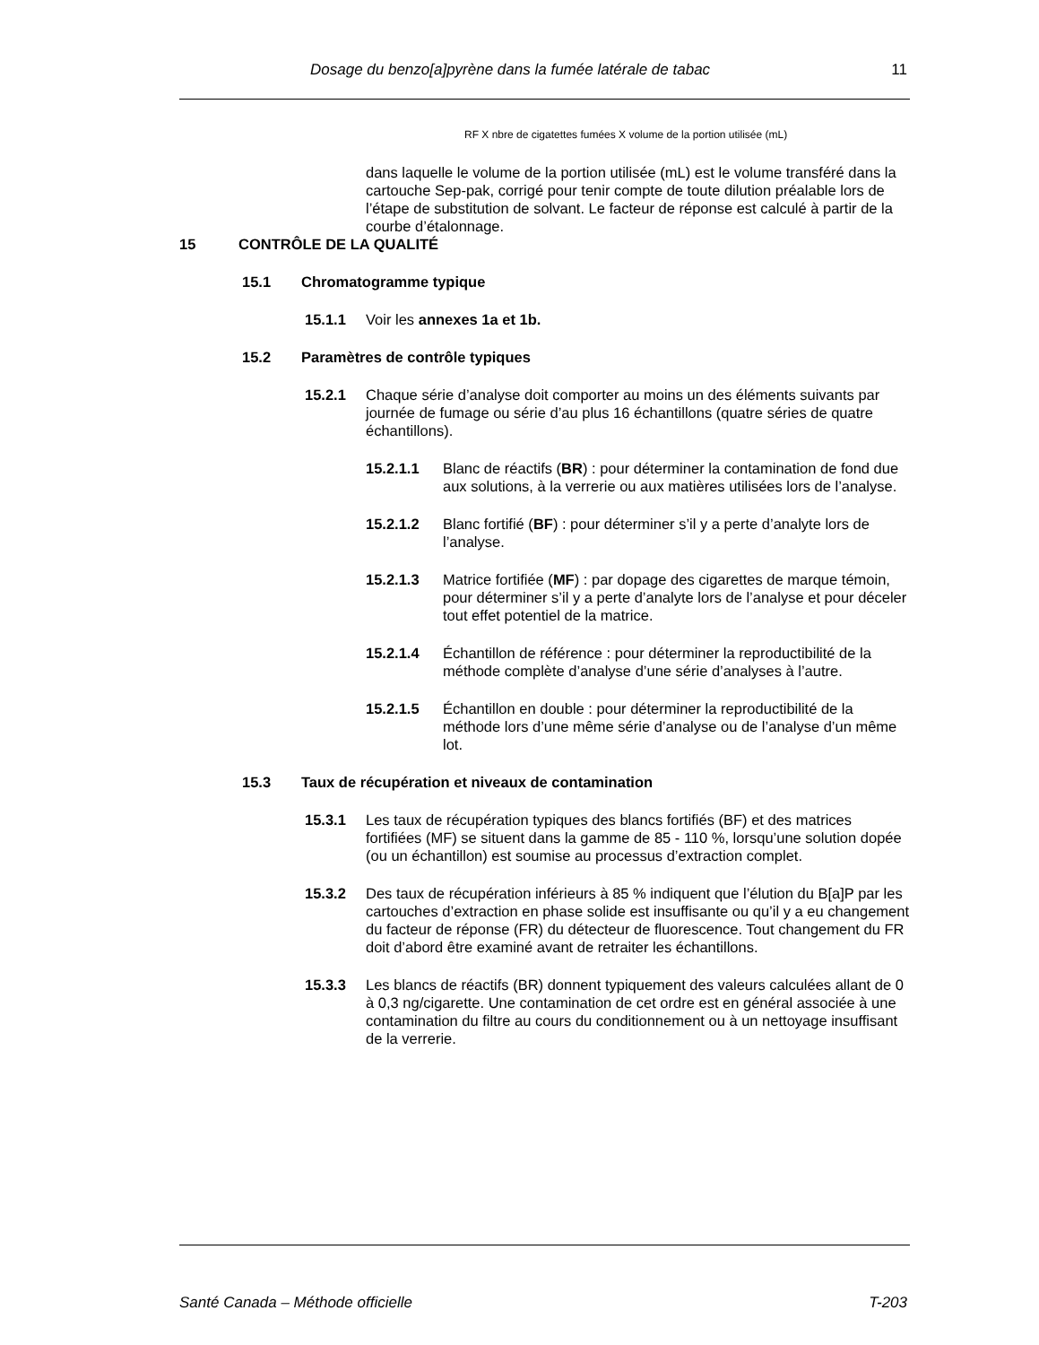Dosage du benzo[a]pyrène dans la fumée latérale de tabac 11
RF X nbre de cigatettes fumées X volume de la portion utilisée (mL)
dans laquelle le volume de la portion utilisée (mL) est le volume transféré dans la cartouche Sep-pak, corrigé pour tenir compte de toute dilution préalable lors de l’étape de substitution de solvant. Le facteur de réponse est calculé à partir de la courbe d’étalonnage.
15 CONTRÔLE DE LA QUALITÉ
15.1 Chromatogramme typique
15.1.1 Voir les annexes 1a et 1b.
15.2 Paramètres de contrôle typiques
15.2.1 Chaque série d’analyse doit comporter au moins un des éléments suivants par journée de fumage ou série d’au plus 16 échantillons (quatre séries de quatre échantillons).
15.2.1.1 Blanc de réactifs (BR) : pour déterminer la contamination de fond due aux solutions, à la verrerie ou aux matières utilisées lors de l’analyse.
15.2.1.2 Blanc fortifié (BF) : pour déterminer s’il y a perte d’analyte lors de l’analyse.
15.2.1.3 Matrice fortifiée (MF) : par dopage des cigarettes de marque témoin, pour déterminer s’il y a perte d’analyte lors de l’analyse et pour déceler tout effet potentiel de la matrice.
15.2.1.4 Échantillon de référence : pour déterminer la reproductibilité de la méthode complète d’analyse d’une série d’analyses à l’autre.
15.2.1.5 Échantillon en double : pour déterminer la reproductibilité de la méthode lors d’une même série d’analyse ou de l’analyse d’un même lot.
15.3 Taux de récupération et niveaux de contamination
15.3.1 Les taux de récupération typiques des blancs fortifiés (BF) et des matrices fortifiées (MF) se situent dans la gamme de 85 - 110 %, lorsqu’une solution dopée (ou un échantillon) est soumise au processus d’extraction complet.
15.3.2 Des taux de récupération inférieurs à 85 % indiquent que l’élution du B[a]P par les cartouches d’extraction en phase solide est insuffisante ou qu’il y a eu changement du facteur de réponse (FR) du détecteur de fluorescence. Tout changement du FR doit d’abord être examiné avant de retraiter les échantillons.
15.3.3 Les blancs de réactifs (BR) donnent typiquement des valeurs calculées allant de 0 à 0,3 ng/cigarette. Une contamination de cet ordre est en général associée à une contamination du filtre au cours du conditionnement ou à un nettoyage insuffisant de la verrerie.
Santé Canada – Méthode officielle T-203